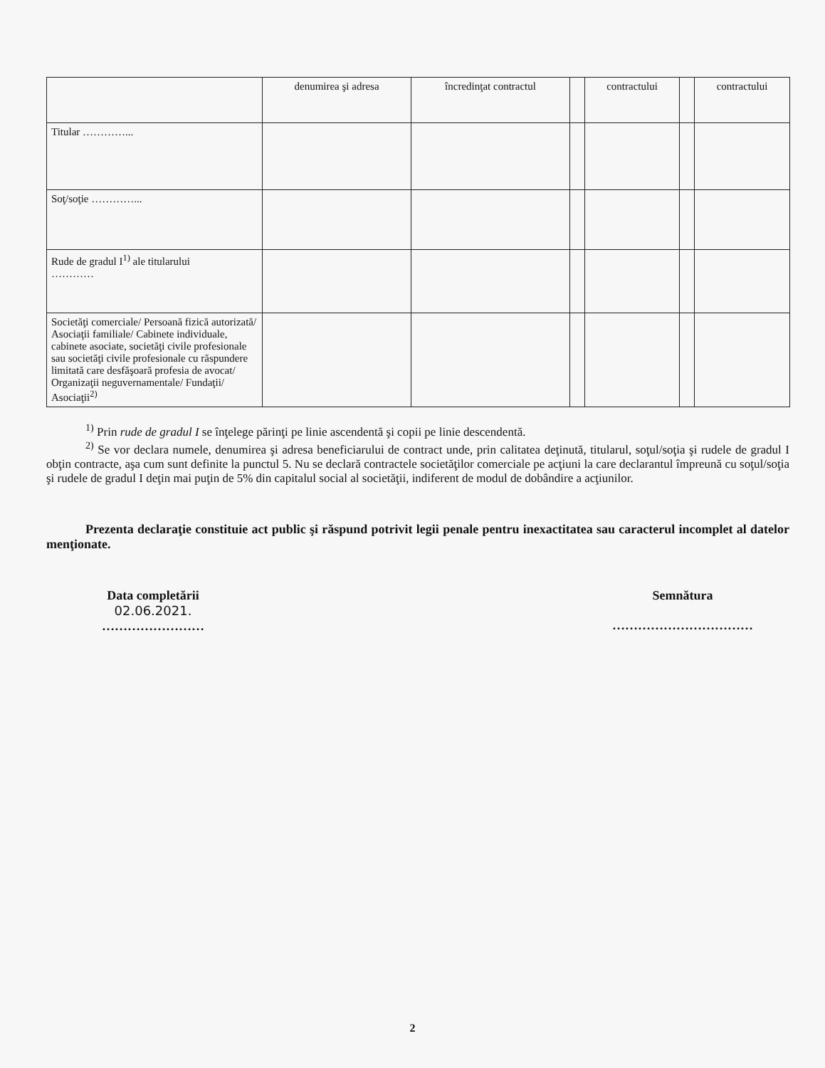| | denumirea şi adresa | încredinţat contractul | | contractului | | contractului |
| --- | --- | --- | --- | --- | --- | --- |
| Titular …………... | | | | | | |
| Soţ/soţie …………... | | | | | | |
| Rude de gradul I<sup>1)</sup> ale titularului ………… | | | | | | |
| Societăţi comerciale/ Persoană fizică autorizată/ Asociaţii familiale/ Cabinete individuale, cabinete asociate, societăţi civile profesionale sau societăţi civile profesionale cu răspundere limitată care desfăşoară profesia de avocat/ Organizaţii neguvernamentale/ Fundaţii/ Asociaţii<sup>2)</sup> | | | | | | |
<sup>1)</sup> Prin rude de gradul I se înţelege părinţi pe linie ascendentă şi copii pe linie descendentă.
<sup>2)</sup> Se vor declara numele, denumirea şi adresa beneficiarului de contract unde, prin calitatea deţinută, titularul, soţul/soţia şi rudele de gradul I obţin contracte, aşa cum sunt definite la punctul 5. Nu se declară contractele societăţilor comerciale pe acţiuni la care declarantul împreună cu soţul/soţia şi rudele de gradul I deţin mai puţin de 5% din capitalul social al societăţii, indiferent de modul de dobândire a acţiunilor.
Prezenta declaraţie constituie act public şi răspund potrivit legii penale pentru inexactitatea sau caracterul incomplet al datelor menţionate.
Data completării
02.06.2021.
……………………
Semnătura
……………………………
2